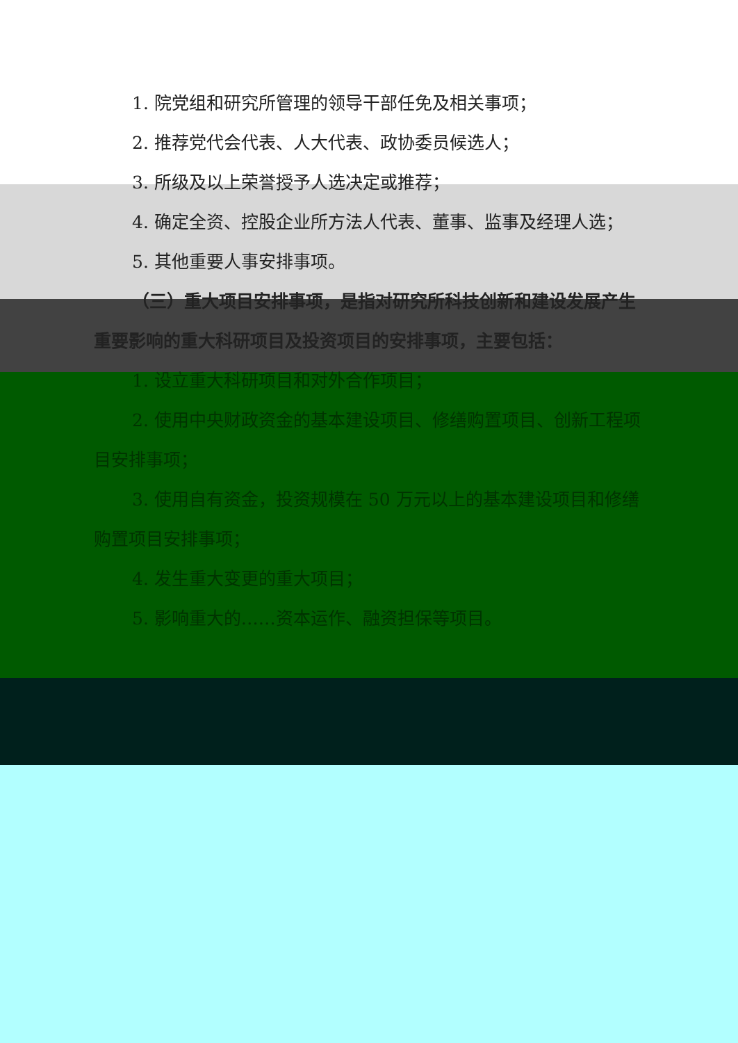1. 院党组和研究所管理的领导干部任免及相关事项；
2. 推荐党代会代表、人大代表、政协委员候选人；
3. 所级及以上荣誉授予人选决定或推荐；
4. 确定全资、控股企业所方法人代表、董事、监事及经理人选；
5. 其他重要人事安排事项。
（三）重大项目安排事项，是指对研究所科技创新和建设发展产生重要影响的重大科研项目及投资项目的安排事项，主要包括：
1. 设立重大科研项目和对外合作项目；
2. 使用中央财政资金的基本建设项目、修缮购置项目、创新工程项目安排事项；
3. 使用自有资金，投资规模在 50 万元以上的基本建设项目和修缮购置项目安排事项；
4. 发生重大变更的重大项目；
5. 影响重大的……资本运作、融资担保等项目。